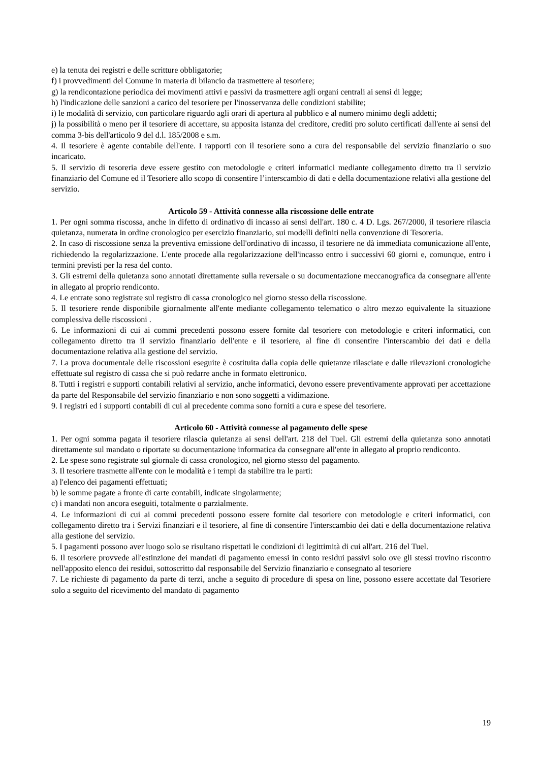e) la tenuta dei registri e delle scritture obbligatorie;
f) i provvedimenti del Comune in materia di bilancio da trasmettere al tesoriere;
g) la rendicontazione periodica dei movimenti attivi e passivi da trasmettere agli organi centrali ai sensi di legge;
h) l'indicazione delle sanzioni a carico del tesoriere per l'inosservanza delle condizioni stabilite;
i) le modalità di servizio, con particolare riguardo agli orari di apertura al pubblico e al numero minimo degli addetti;
j) la possibilità o meno per il tesoriere di accettare, su apposita istanza del creditore, crediti pro soluto certificati dall'ente ai sensi del comma 3-bis dell'articolo 9 del d.l. 185/2008 e s.m.
4. Il tesoriere è agente contabile dell'ente. I rapporti con il tesoriere sono a cura del responsabile del servizio finanziario o suo incaricato.
5. Il servizio di tesoreria deve essere gestito con metodologie e criteri informatici mediante collegamento diretto tra il servizio finanziario del Comune ed il Tesoriere allo scopo di consentire l’interscambio di dati e della documentazione relativi alla gestione del servizio.
Articolo 59 - Attività connesse alla riscossione delle entrate
1. Per ogni somma riscossa, anche in difetto di ordinativo di incasso ai sensi dell'art. 180 c. 4 D. Lgs. 267/2000, il tesoriere rilascia quietanza, numerata in ordine cronologico per esercizio finanziario, sui modelli definiti nella convenzione di Tesoreria.
2. In caso di riscossione senza la preventiva emissione dell'ordinativo di incasso, il tesoriere ne dà immediata comunicazione all'ente, richiedendo la regolarizzazione. L'ente procede alla regolarizzazione dell'incasso entro i successivi 60 giorni e, comunque, entro i termini previsti per la resa del conto.
3. Gli estremi della quietanza sono annotati direttamente sulla reversale o su documentazione meccanografica da consegnare all'ente in allegato al proprio rendiconto.
4. Le entrate sono registrate sul registro di cassa cronologico nel giorno stesso della riscossione.
5. Il tesoriere rende disponibile giornalmente all'ente mediante collegamento telematico o altro mezzo equivalente la situazione complessiva delle riscossioni .
6. Le informazioni di cui ai commi precedenti possono essere fornite dal tesoriere con metodologie e criteri informatici, con collegamento diretto tra il servizio finanziario dell'ente e il tesoriere, al fine di consentire l'interscambio dei dati e della documentazione relativa alla gestione del servizio.
7. La prova documentale delle riscossioni eseguite è costituita dalla copia delle quietanze rilasciate e dalle rilevazioni cronologiche effettuate sul registro di cassa che si può redarre anche in formato elettronico.
8. Tutti i registri e supporti contabili relativi al servizio, anche informatici, devono essere preventivamente approvati per accettazione da parte del Responsabile del servizio finanziario e non sono soggetti a vidimazione.
9. I registri ed i supporti contabili di cui al precedente comma sono forniti a cura e spese del tesoriere.
Articolo 60 - Attività connesse al pagamento delle spese
1. Per ogni somma pagata il tesoriere rilascia quietanza ai sensi dell'art. 218 del Tuel. Gli estremi della quietanza sono annotati direttamente sul mandato o riportate su documentazione informatica da consegnare all'ente in allegato al proprio rendiconto.
2. Le spese sono registrate sul giornale di cassa cronologico, nel giorno stesso del pagamento.
3. Il tesoriere trasmette all'ente con le modalità e i tempi da stabilire tra le parti:
a) l'elenco dei pagamenti effettuati;
b) le somme pagate a fronte di carte contabili, indicate singolarmente;
c) i mandati non ancora eseguiti, totalmente o parzialmente.
4. Le informazioni di cui ai commi precedenti possono essere fornite dal tesoriere con metodologie e criteri informatici, con collegamento diretto tra i Servizi finanziari e il tesoriere, al fine di consentire l'interscambio dei dati e della documentazione relativa alla gestione del servizio.
5. I pagamenti possono aver luogo solo se risultano rispettati le condizioni di legittimità di cui all'art. 216 del Tuel.
6. Il tesoriere provvede all'estinzione dei mandati di pagamento emessi in conto residui passivi solo ove gli stessi trovino riscontro nell'apposito elenco dei residui, sottoscritto dal responsabile del Servizio finanziario e consegnato al tesoriere
7. Le richieste di pagamento da parte di terzi, anche a seguito di procedure di spesa on line, possono essere accettate dal Tesoriere solo a seguito del ricevimento del mandato di pagamento
19